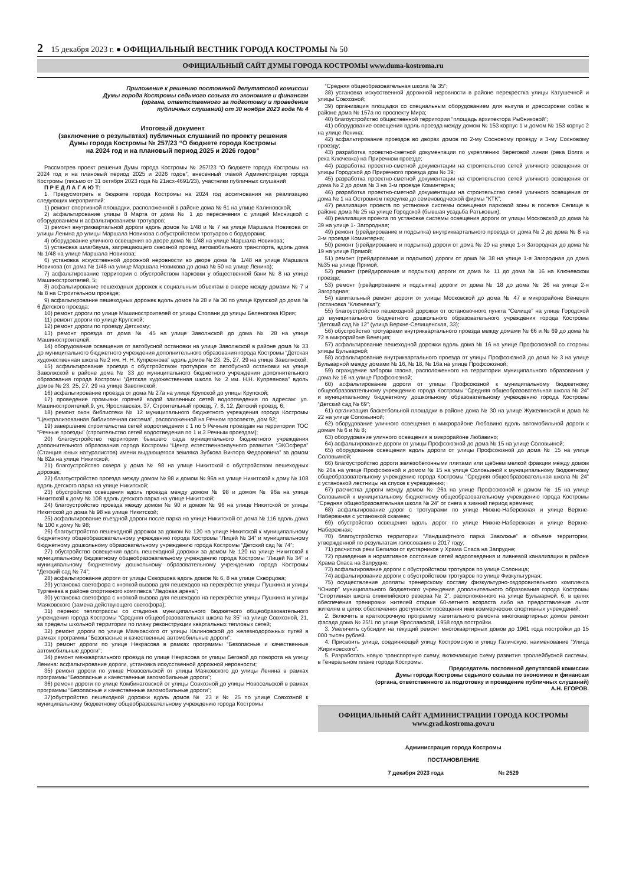2 15 декабря 2023 г. ● ОФИЦИАЛЬНЫЙ ВЕСТНИК ГОРОДА КОСТРОМЫ № 50
ОФИЦИАЛЬНЫЙ САЙТ ДУМЫ ГОРОДА КОСТРОМЫ www.duma-kostroma.ru
Приложение к решению постоянной депутатской комиссии
Думы города Костромы седьмого созыва по экономике и финансам
(органа, ответственного за подготовку и проведение
публичных слушаний) от 30 ноября 2023 года № 4
Итоговый документ
(заключение о результатах) публичных слушаний по проекту решения
Думы города Костромы № 257/23 “О бюджете города Костромы
на 2024 год и на плановый период 2025 и 2026 годов”
Рассмотрев проект решения Думы города Костромы № 257/23 “О бюджете города Костромы на 2024 год и на плановый период 2025 и 2026 годов”, внесенный главой Администрации города Костромы (письмо от 31 октября 2023 года № 21исх-4691/23), участники публичных слушаний
П Р Е Д Л А Г А Ю Т:
1. Предусмотреть в бюджете города Костромы на 2024 год ассигнования на реализацию следующих мероприятий:
1) ремонт спортивной площадки, расположенной в районе дома № 61 на улице Калиновской;
2) асфальтирование улицы 8 Марта от дома № 1 до пересечения с улицей Мясницкой с оборудованием и асфальтированием тротуаров;
3) ремонт внутриквартальной дороги вдоль домов № 1/48 и № 7 на улице Маршала Новикова от улицы Ленина до улицы Маршала Новикова с обустройством тротуаров с бордюрами;
4) оборудование уличного освещения во дворе дома № 1/48 на улице Маршала Новикова;
5) установка шлагбаума, запрещающего сквозной проезд автомобильного транспорта, вдоль дома № 1/48 на улице Маршала Новикова;
6) установка искусственной дорожной неровности во дворе дома № 1/48 на улице Маршала Новикова (от дома № 1/48 на улице Маршала Новикова до дома № 50 на улице Ленина);
7) асфальтирование территории с обустройством парковки у общественной бани № 8 на улице Машиностроителей, 5;
8) асфальтирование пешеходных дорожек к социальным объектам в сквере между домами № 7 и № 8 на Строительном проезде;
9) асфальтирование пешеходных дорожек вдоль домов № 28 и № 30 по улице Крупской до дома № 6 Детского проезда;
10) ремонт дороги по улице Машиностроителей от улицы Стопани до улицы Беленогова Юрия;
11) ремонт дороги по улице Крупской;
12) ремонт дороги по проезду Детскому;
13) ремонт проезда от дома № 45 на улице Заволжской до дома № 28 на улице Машиностроителей;
14) оборудование освещения от автобусной остановки на улице Заволжской в районе дома № 33 до муниципального бюджетного учреждения дополнительного образования города Костромы “Детская художественная школа № 2 им. Н. Н. Купреянова” вдоль домов № 23, 25, 27, 29 на улице Заволжской;
15) асфальтирование проезда с обустройством тротуаров от автобусной остановки на улице Заволжской в районе дома № 33 до муниципального бюджетного учреждения дополнительного образования города Костромы “Детская художественная школа № 2 им. Н.Н. Купреянова” вдоль домов № 23, 25, 27, 29 на улице Заволжской;
16) асфальтирование проезда от дома № 27а на улице Крупской до улицы Крупской;
17) проведение промывки горячей водой заиленных сетей водоотведения по адресам: ул. Машиностроителей,9, ул. Ярославская, 37, Строительный проезд, 7, 8, 12, Детский проезд, 6;
18) ремонт окон библиотеки № 12 муниципального бюджетного учреждения города Костромы “Централизованная библиотечная система”, расположенной на Речном проспекте, дом 92;
19) завершение строительства сетей водоотведения с 1 по 5 Речным проездам на территории ТОС “Речные проезды” (строительство сетей водоотведения по 1 и 3 Речным проездам);
20) благоустройство территории бывшего сада муниципального бюджетного учреждения дополнительного образования города Костромы “Центр естественнонаучного развития “ЭКОсфера” (Станция юных натуралистов) имени выдающегося земляка Зубкова Виктора Федоровича” за домом № 82а на улице Никитской;
21) благоустройство сквера у дома № 98 на улице Никитской с обустройством пешеходных дорожек;
22) благоустройство проезда между домом № 98 и домом № 96а на улице Никитской к дому № 108 вдоль детского парка на улице Никитской;
23) обустройство освещения вдоль проезда между домом № 98 и домом № 96а на улице Никитской к дому № 108 вдоль детского парка на улице Никитской;
24) благоустройство проезда между домом № 90 и домом № 96 на улице Никитской от улицы Никитской до дома № 98 на улице Никитской;
25) асфальтирование въездной дороги после парка на улице Никитской от дома № 116 вдоль дома № 100 к дому № 98;
26) благоустройство пешеходной дорожки за домом № 120 на улице Никитской к муниципальному бюджетному общеобразовательному учреждению города Костромы “Лицей № 34” и муниципальному бюджетному дошкольному образовательному учреждению города Костромы “Детский сад № 74”;
27) обустройство освещения вдоль пешеходной дорожки за домом № 120 на улице Никитской к муниципальному бюджетному общеобразовательному учреждению города Костромы “Лицей № 34” и муниципальному бюджетному дошкольному образовательному учреждению города Костромы “Детский сад № 74”;
28) асфальтирование дороги от улицы Скворцова вдоль домов № 6, 8 на улице Скворцова;
29) установка светофора с кнопкой вызова для пешеходов на перекрёстке улицы Пушкина и улицы Тургенева в районе спортивного комплекса “Ледовая арена”;
30) установка светофора с кнопкой вызова для пешеходов на перекрёстке улицы Пушкина и улицы Маяковского (замена действующего светофора);
31) перенос теплотрассы со стадиона муниципального бюджетного общеобразовательного учреждения города Костромы “Средняя общеобразовательная школа № 35” на улице Совхозной, 21, за пределы школьной территории по плану реконструкции квартальных тепловых сетей;
32) ремонт дороги по улице Маяковского от улицы Калиновской до железнодорожных путей в рамках программы “Безопасные и качественные автомобильные дороги”;
33) ремонт дороги по улице Некрасова в рамках программы “Безопасные и качественные автомобильные дороги”;
34) ремонт межквартального проезда по улице Некрасова от улицы Беговой до поворота на улицу Ленина: асфальтирование дороги, установка искусственной дорожной неровности;
35) ремонт дороги по улице Новосельской от улицы Маяковского до улицы Ленина в рамках программы “Безопасные и качественные автомобильные дороги”;
36) ремонт дороги по улице Комбинатовской от улицы Совхозной до улицы Новосельской в рамках программы “Безопасные и качественные автомобильные дороги”;
37)обустройство пешеходной дорожки вдоль домов № 23 и № 25 по улице Совхозной к муниципальному бюджетному общеобразовательному учреждению города Костромы
“Средняя общеобразовательная школа № 35”;
38) установка искусственной дорожной неровности в районе перекрестка улицы Катушечной и улицы Совхозной;
39) организация площадки со специальным оборудованием для выгула и дрессировки собак в районе дома № 157а по проспекту Мира;
40) благоустройство общественной территории “площадь архитектора Рыбниковой”;
41) оборудование освещения вдоль проезда между домом № 153 корпус 1 и домом № 153 корпус 2 на улице Ленина;
42) асфальтирование проездов во дворах домов по 2-му Сосновому проезду и 3-му Сосновому проезду;
43) разработка проектно-сметной документации по укреплению береговой линии (река Волга и река Ключевка) на Приречном проезде;
44) разработка проектно-сметной документации на строительство сетей уличного освещения от улицы Городской до Приречного проезда дом № 39;
45) разработка проектно-сметной документации на строительство сетей уличного освещения от дома № 2 до дома № 3 на 3-м проезде Коминтерна;
46) разработка проектно-сметной документации на строительство сетей уличного освещения от дома № 1 на Островном переулке до семеноводческой фирмы “КТК”;
47) реализация проекта по установке системы освещения парковой зоны в поселке Селище в районе дома № 25 на улице Городской (бывшая усадьба Ратьковых);
48) реализация проекта по установке системы освещения дороги от улицы Московской до дома № 39 на улице 1- Загородная;
49) ремонт (грейдирование и подсыпка) внутриквартального проезда от дома № 2 до дома № 8 на 3-м проезде Коминтерна;
50) ремонт (грейдирование и подсыпка) дороги от дома № 20 на улице 1-я Загородная до дома № 19 на улице Прямой;
51) ремонт (грейдирование и подсыпка) дороги от дома № 38 на улице 1-я Загородная до дома №35 на улице Прямой;
52) ремонт (грейдирование и подсыпка) дороги от дома № 11 до дома № 16 на Ключевском проезде;
53) ремонт (грейдирование и подсыпка) дороги от дома № 18 до дома № 26 на улице 2-я Загородная;
54) капитальный ремонт дороги от улицы Московской до дома № 47 в микрорайоне Венеция (остановка “Ключевка”);
55) благоустройство пешеходной дорожки от остановочного пункта “Селище” на улице Городской до муниципального бюджетного дошкольного образовательного учреждения города Костромы “Детский сад № 12” (улица Верхне-Селищенская, 33);
56) обустройство тротуарами внутриквартального проезда между домами № 66 и № 69 до дома № 72 в микрорайоне Венеция;
57) асфальтирование пешеходной дорожки вдоль дома № 16 на улице Профсоюзной со стороны улицы Бульварной;
58) асфальтирование внутриквартального проезда от улицы Профсоюзной до дома № 3 на улице Бульварной между домами № 16, № 18, № 16а на улице Профсоюзной;
59) ограждение забором газона, расположенного на территории муниципального образования у дома № 16 на улице Профсоюзной;
60) асфальтирование дороги от улицы Профсоюзной к муниципальному бюджетному общеобразовательному учреждению города Костромы “Средняя общеобразовательная школа № 24” и муниципальному бюджетному дошкольному образовательному учреждению города Костромы “Детский сад № 69”;
61) организация баскетбольной площадки в районе дома № 30 на улице Жужелинской и дома № 22 на улице Соловьиной;
62) оборудование уличного освещения в микрорайоне Любавино вдоль автомобильной дороги к домам № 6 и № 8;
63) оборудование уличного освещения в микрорайоне Любавино;
64) асфальтирование дороги от улицы Профсоюзной до дома № 15 на улице Соловьиной;
65) оборудование освещения вдоль дороги от улицы Профсоюзной до дома № 15 на улице Соловьиной;
66) благоустройство дороги железобетонными плитами или щебнем мелкой фракции между домом № 26а на улице Профсоюзной и домом № 15 на улице Соловьиной к муниципальному бюджетному общеобразовательному учреждению города Костромы “Средняя общеобразовательная школа № 24” с установкой лестницы на спуске к учреждению;
67) расчистка дороги между домом № 26а на улице Профсоюзной и домом № 15 на улице Соловьиной к муниципальному бюджетному общеобразовательному учреждению города Костромы “Средняя общеобразовательная школа № 24” от снега в зимний период времени;
68) асфальтирование дорог с тротуарами по улице Нижне-Набережная и улице Верхне-Набережная с установкой скамеек;
69) обустройство освещения вдоль дорог по улице Нижне-Набережная и улице Верхне-Набережная;
70) благоустройство территории “Ландшафтного парка Заволжье” в объеме территории, утвержденной по результатам голосования в 2017 году;
71) расчистка реки Белилки от кустарников у Храма Спаса на Запрудне;
72) приведение в нормативное состояние сетей водоотведения и ливневой канализации в районе Храма Спаса на Запрудне;
73) асфальтирование дороги с обустройством тротуаров по улице Солоница;
74) асфальтирование дороги с обустройством тротуаров по улице Физкультурная;
75) осуществление доплаты тренерскому составу физкультурно-оздоровительного комплекса “Юниор” муниципального бюджетного учреждения дополнительного образования города Костромы “Спортивная школа олимпийского резерва № 2”, расположенного на улице Бульварной, 6, в целях обеспечения тренировки жителей старше 60-летнего возраста либо на предоставление льгот жителям в целях обеспечения доступности посещения ими коммерческих спортивных учреждений.
2. Включить в краткосрочную программу капитального ремонта многоквартирных домов ремонт фасада дома № 25/1 по улице Ярославской, 1958 года постройки.
3. Увеличить субсидии на текущий ремонт многоквартирных домов до 1961 года постройки до 15 000 тысяч рублей.
4. Присвоить улице, соединяющей улицу Костромскую и улицу Галичскую, наименование “Улица Жириновского”.
5. Разработать новую транспортную схему, включающую схему развития троллейбусной системы, в Генеральном плане города Костромы.
Председатель постоянной депутатской комиссии
Думы города Костромы седьмого созыва по экономике и финансам
(органа, ответственного за подготовку и проведение публичных слушаний)
А.Н. ЕГОРОВ.
ОФИЦИАЛЬНЫЙ САЙТ АДМИНИСТРАЦИИ ГОРОДА КОСТРОМЫ
www.grad.kostroma.gov.ru
Администрация города Костромы
ПОСТАНОВЛЕНИЕ
7 декабря 2023 года № 2529